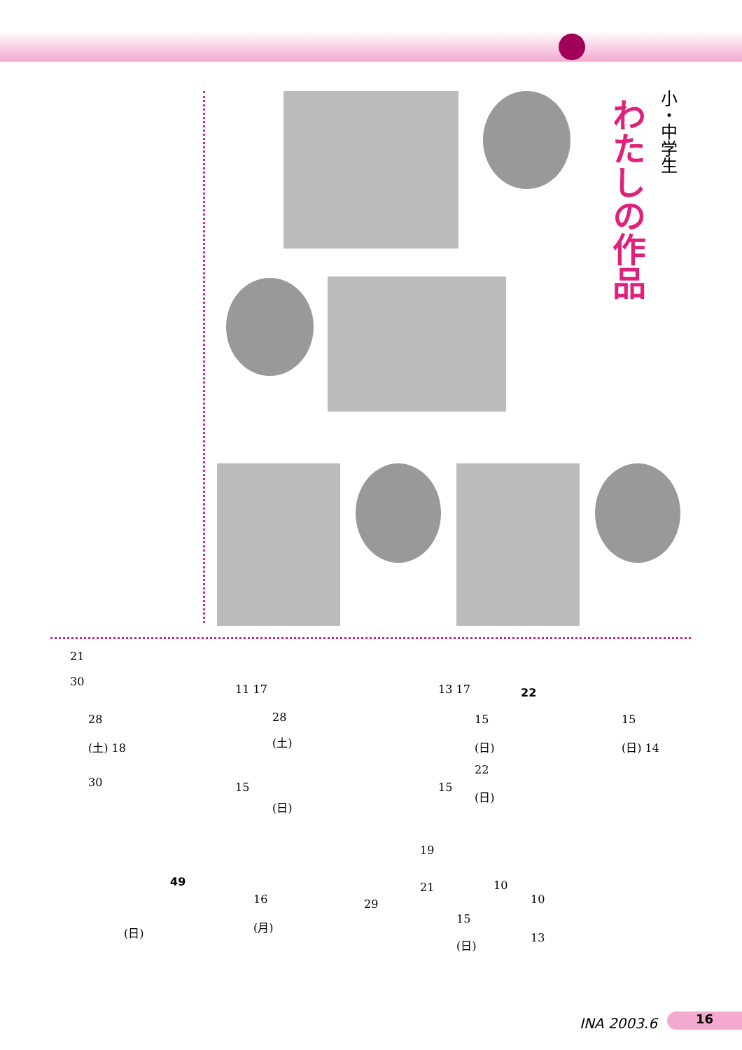小・中学生
わたしの作品
21
30
28
(土) 18
30
11 17
28
(土)
15
(日)
13 17 22
15
(日)
22
(日)
15
15
(日) 14
49
16
(月)
(日)
19
21
29
15
(日)
10
10
13
INA 2003.6 16